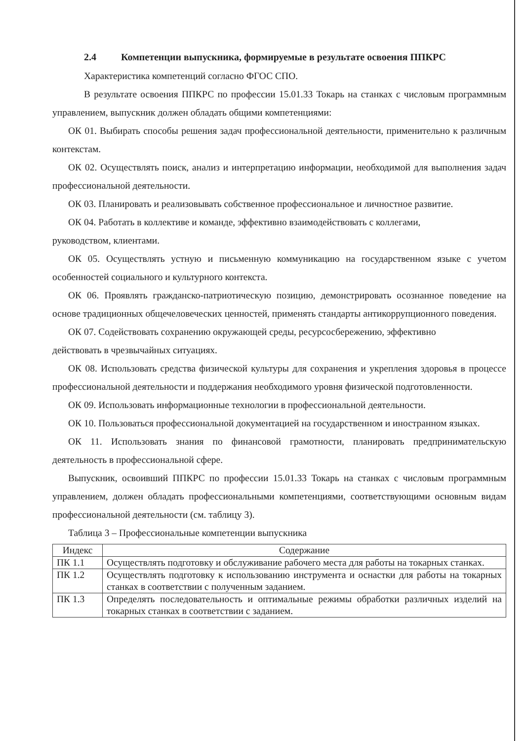2.4 Компетенции выпускника, формируемые в результате освоения ППКРС
Характеристика компетенций согласно ФГОС СПО.
В результате освоения ППКРС по профессии 15.01.33 Токарь на станках с числовым программным управлением, выпускник должен обладать общими компетенциями:
ОК 01. Выбирать способы решения задач профессиональной деятельности, применительно к различным контекстам.
ОК 02. Осуществлять поиск, анализ и интерпретацию информации, необходимой для выполнения задач профессиональной деятельности.
ОК 03. Планировать и реализовывать собственное профессиональное и личностное развитие.
ОК 04. Работать в коллективе и команде, эффективно взаимодействовать с коллегами,
руководством, клиентами.
ОК 05. Осуществлять устную и письменную коммуникацию на государственном языке с учетом особенностей социального и культурного контекста.
ОК 06. Проявлять гражданско-патриотическую позицию, демонстрировать осознанное поведение на основе традиционных общечеловеческих ценностей, применять стандарты антикоррупционного поведения.
ОК 07. Содействовать сохранению окружающей среды, ресурсосбережению, эффективно
действовать в чрезвычайных ситуациях.
ОК 08. Использовать средства физической культуры для сохранения и укрепления здоровья в процессе профессиональной деятельности и поддержания необходимого уровня физической подготовленности.
ОК 09. Использовать информационные технологии в профессиональной деятельности.
ОК 10. Пользоваться профессиональной документацией на государственном и иностранном языках.
ОК 11. Использовать знания по финансовой грамотности, планировать предпринимательскую деятельность в профессиональной сфере.
Выпускник, освоивший ППКРС по профессии 15.01.33 Токарь на станках с числовым программным управлением, должен обладать профессиональными компетенциями, соответствующими основным видам профессиональной деятельности (см. таблицу 3).
Таблица 3 – Профессиональные компетенции выпускника
| Индекс | Содержание |
| --- | --- |
| ПК 1.1 | Осуществлять подготовку и обслуживание рабочего места для работы на токарных станках. |
| ПК 1.2 | Осуществлять подготовку к использованию инструмента и оснастки для работы на токарных станках в соответствии с полученным заданием. |
| ПК 1.3 | Определять последовательность и оптимальные режимы обработки различных изделий на токарных станках в соответствии с заданием. |